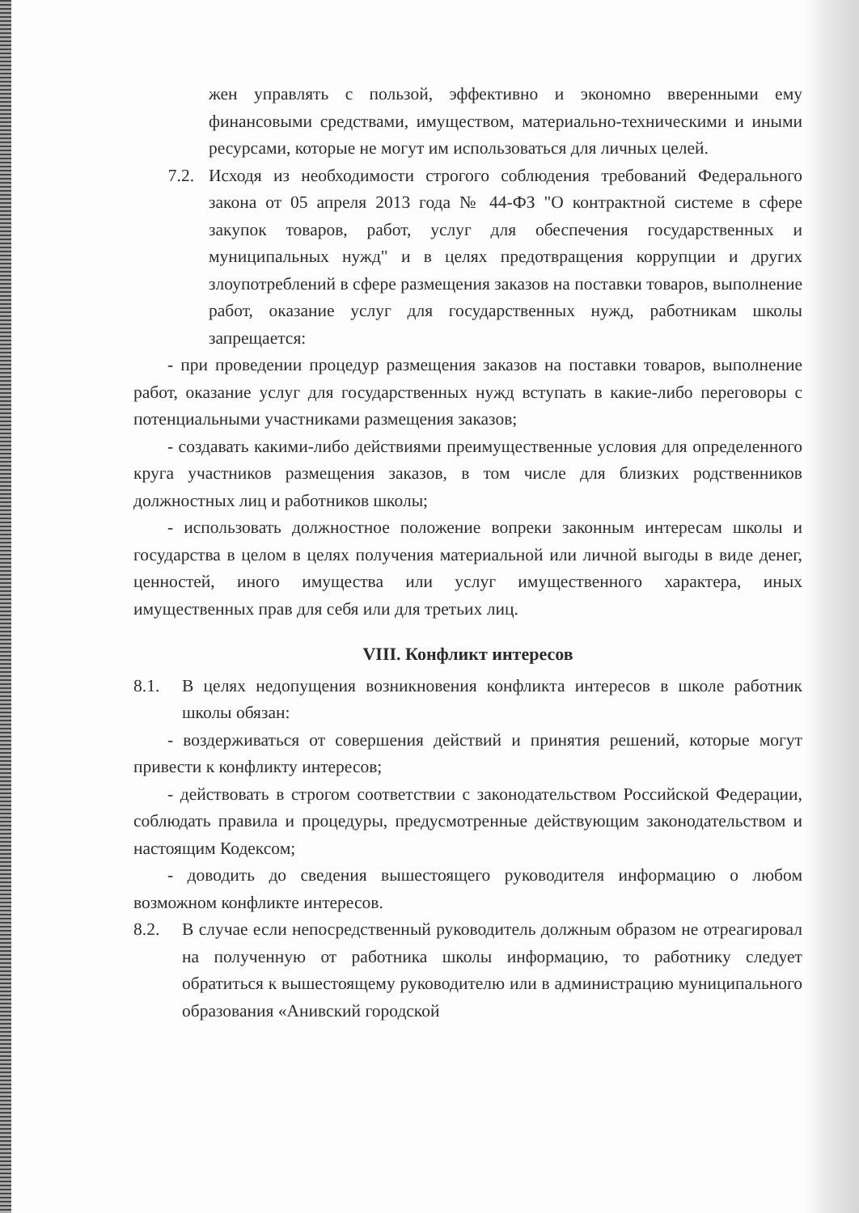жен управлять с пользой, эффективно и экономно вверенными ему финансовыми средствами, имуществом, материально-техническими и иными ресурсами, которые не могут им использоваться для личных целей.
7.2. Исходя из необходимости строгого соблюдения требований Федерального закона от 05 апреля 2013 года № 44-ФЗ "О контрактной системе в сфере закупок товаров, работ, услуг для обеспечения государственных и муниципальных нужд" и в целях предотвращения коррупции и других злоупотреблений в сфере размещения заказов на поставки товаров, выполнение работ, оказание услуг для государственных нужд, работникам школы запрещается:
- при проведении процедур размещения заказов на поставки товаров, выполнение работ, оказание услуг для государственных нужд вступать в какие-либо переговоры с потенциальными участниками размещения заказов;
- создавать какими-либо действиями преимущественные условия для определенного круга участников размещения заказов, в том числе для близких родственников должностных лиц и работников школы;
- использовать должностное положение вопреки законным интересам школы и государства в целом в целях получения материальной или личной выгоды в виде денег, ценностей, иного имущества или услуг имущественного характера, иных имущественных прав для себя или для третьих лиц.
VIII. Конфликт интересов
8.1. В целях недопущения возникновения конфликта интересов в школе работник школы обязан:
- воздерживаться от совершения действий и принятия решений, которые могут привести к конфликту интересов;
- действовать в строгом соответствии с законодательством Российской Федерации, соблюдать правила и процедуры, предусмотренные действующим законодательством и настоящим Кодексом;
- доводить до сведения вышестоящего руководителя информацию о любом возможном конфликте интересов.
8.2. В случае если непосредственный руководитель должным образом не отреагировал на полученную от работника школы информацию, то работнику следует обратиться к вышестоящему руководителю или в администрацию муниципального образования «Анивский городской